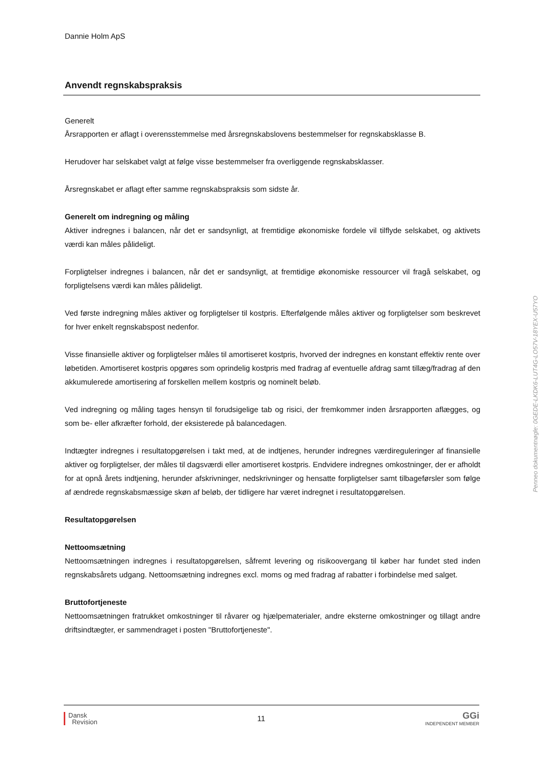Dannie Holm ApS
Anvendt regnskabspraksis
Generelt
Årsrapporten er aflagt i overensstemmelse med årsregnskabslovens bestemmelser for regnskabsklasse B.
Herudover har selskabet valgt at følge visse bestemmelser fra overliggende regnskabsklasser.
Årsregnskabet er aflagt efter samme regnskabspraksis som sidste år.
Generelt om indregning og måling
Aktiver indregnes i balancen, når det er sandsynligt, at fremtidige økonomiske fordele vil tilflyde selskabet, og aktivets værdi kan måles pålideligt.
Forpligtelser indregnes i balancen, når det er sandsynligt, at fremtidige økonomiske ressourcer vil fragå selskabet, og forpligtelsens værdi kan måles pålideligt.
Ved første indregning måles aktiver og forpligtelser til kostpris. Efterfølgende måles aktiver og forpligtelser som beskrevet for hver enkelt regnskabspost nedenfor.
Visse finansielle aktiver og forpligtelser måles til amortiseret kostpris, hvorved der indregnes en konstant effektiv rente over løbetiden. Amortiseret kostpris opgøres som oprindelig kostpris med fradrag af eventuelle afdrag samt tillæg/fradrag af den akkumulerede amortisering af forskellen mellem kostpris og nominelt beløb.
Ved indregning og måling tages hensyn til forudsigelige tab og risici, der fremkommer inden årsrapporten aflægges, og som be- eller afkræfter forhold, der eksisterede på balancedagen.
Indtægter indregnes i resultatopgørelsen i takt med, at de indtjenes, herunder indregnes værdireguleringer af finansielle aktiver og forpligtelser, der måles til dagsværdi eller amortiseret kostpris. Endvidere indregnes omkostninger, der er afholdt for at opnå årets indtjening, herunder afskrivninger, nedskrivninger og hensatte forpligtelser samt tilbageførsler som følge af ændrede regnskabsmæssige skøn af beløb, der tidligere har været indregnet i resultatopgørelsen.
Resultatopgørelsen
Nettoomsætning
Nettoomsætningen indregnes i resultatopgørelsen, såfremt levering og risikoovergang til køber har fundet sted inden regnskabsårets udgang. Nettoomsætning indregnes excl. moms og med fradrag af rabatter i forbindelse med salget.
Bruttofortjeneste
Nettoomsætningen fratrukket omkostninger til råvarer og hjælpematerialer, andre eksterne omkostninger og tillagt andre driftsindtægter, er sammendraget i posten "Bruttofortjeneste".
Penneo dokumentnøgle: 0GEDE-LKDK6-LUT4G-LO57V-18YEX-U57YO
Dansk
Revision
11
GGi
INDEPENDENT MEMBER